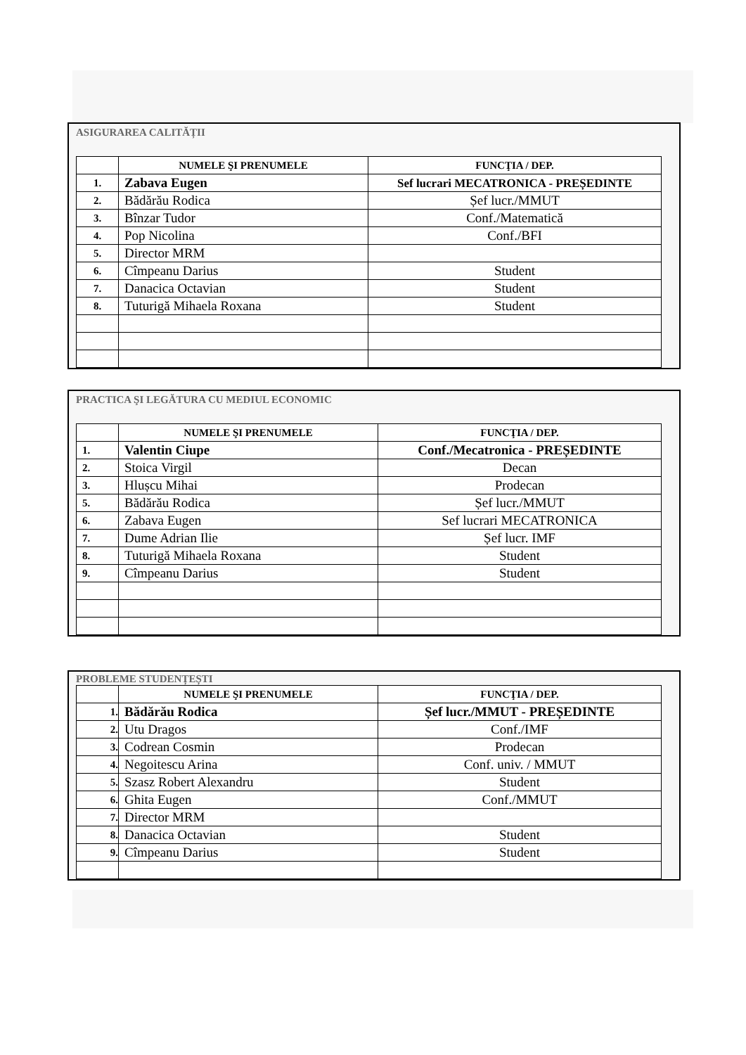ASIGURAREA CALITĂȚII
| | NUMELE ŞI PRENUMELE | FUNCŢIA / DEP. |
| --- | --- | --- |
| 1. | Zabava Eugen | Sef lucrari MECATRONICA - PREȘEDINTE |
| 2. | Bădărău Rodica | Șef lucr./MMUT |
| 3. | Bînzar Tudor | Conf./Matematică |
| 4. | Pop Nicolina | Conf./BFI |
| 5. | Director MRM | |
| 6. | Cîmpeanu Darius | Student |
| 7. | Danacica Octavian | Student |
| 8. | Tuturigă Mihaela Roxana | Student |
PRACTICA ŞI LEGĂTURA CU MEDIUL ECONOMIC
| | NUMELE ŞI PRENUMELE | FUNCŢIA / DEP. |
| --- | --- | --- |
| 1. | Valentin Ciupe | Conf./Mecatronica - PREȘEDINTE |
| 2. | Stoica Virgil | Decan |
| 3. | Hlușcu Mihai | Prodecan |
| 5. | Bădărău Rodica | Șef lucr./MMUT |
| 6. | Zabava Eugen | Sef lucrari MECATRONICA |
| 7. | Dume Adrian Ilie | Șef lucr. IMF |
| 8. | Tuturigă Mihaela Roxana | Student |
| 9. | Cîmpeanu Darius | Student |
PROBLEME STUDENȚEȘTI
| | NUMELE ŞI PRENUMELE | FUNCŢIA / DEP. |
| --- | --- | --- |
| 1. | Bădărău Rodica | Șef lucr./MMUT - PREȘEDINTE |
| 2. | Utu Dragos | Conf./IMF |
| 3. | Codrean Cosmin | Prodecan |
| 4. | Negoitescu Arina | Conf. univ. / MMUT |
| 5. | Szasz Robert Alexandru | Student |
| 6. | Ghita Eugen | Conf./MMUT |
| 7. | Director MRM | |
| 8. | Danacica Octavian | Student |
| 9. | Cîmpeanu Darius | Student |